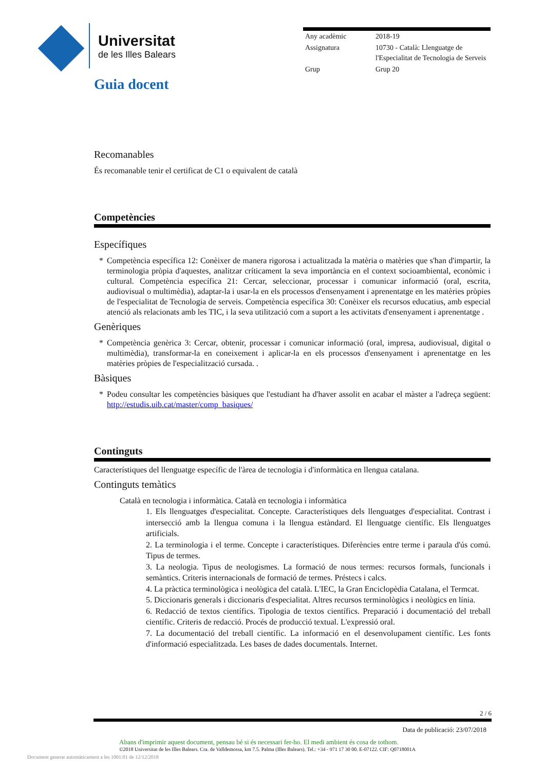Universitat
de les Illes Balears
| Any acadèmic | 2018-19 |
| Assignatura | 10730 - Català: Llenguatge de l'Especialitat de Tecnologia de Serveis |
| Grup | Grup 20 |
Guia docent
Recomanables
És recomanable tenir el certificat de C1 o equivalent de català
Competències
Específiques
* Competència específica 12: Conèixer de manera rigorosa i actualitzada la matèria o matèries que s'han d'impartir, la terminologia pròpia d'aquestes, analitzar críticament la seva importància en el context socioambiental, econòmic i cultural. Competència específica 21: Cercar, seleccionar, processar i comunicar informació (oral, escrita, audiovisual o multimèdia), adaptar-la i usar-la en els processos d'ensenyament i aprenentatge en les matèries pròpies de l'especialitat de Tecnologia de serveis. Competència específica 30: Conèixer els recursos educatius, amb especial atenció als relacionats amb les TIC, i la seva utilització com a suport a les activitats d'ensenyament i aprenentatge .
Genèriques
* Competència genèrica 3: Cercar, obtenir, processar i comunicar informació (oral, impresa, audiovisual, digital o multimèdia), transformar-la en coneixement i aplicar-la en els processos d'ensenyament i aprenentatge en les matèries pròpies de l'especialització cursada. .
Bàsiques
* Podeu consultar les competències bàsiques que l'estudiant ha d'haver assolit en acabar el màster a l'adreça següent: http://estudis.uib.cat/master/comp_basiques/
Continguts
Característiques del llenguatge específic de l'àrea de tecnologia i d'informàtica en llengua catalana.
Continguts temàtics
Català en tecnologia i informàtica. Català en tecnologia i informàtica
1. Els llenguatges d'especialitat. Concepte. Característiques dels llenguatges d'especialitat. Contrast i intersecció amb la llengua comuna i la llengua estàndard. El llenguatge científic. Els llenguatges artificials.
2. La terminologia i el terme. Concepte i característiques. Diferències entre terme i paraula d'ús comú. Tipus de termes.
3. La neologia. Tipus de neologismes. La formació de nous termes: recursos formals, funcionals i semàntics. Criteris internacionals de formació de termes. Préstecs i calcs.
4. La pràctica terminològica i neològica del català. L'IEC, la Gran Enciclopèdia Catalana, el Termcat.
5. Diccionaris generals i diccionaris d'especialitat. Altres recursos terminològics i neològics en línia.
6. Redacció de textos científics. Tipologia de textos científics. Preparació i documentació del treball científic. Criteris de redacció. Procés de producció textual. L'expressió oral.
7. La documentació del treball científic. La informació en el desenvolupament científic. Les fonts d'informació especialitzada. Les bases de dades documentals. Internet.
2 / 6
Data de publicació: 23/07/2018
Abans d'imprimir aquest document, pensau bé si és necessari fer-ho. El medi ambient és cosa de tothom.
©2018 Universitat de les Illes Balears. Cra. de Valldemossa, km 7.5. Palma (Illes Balears). Tel.: +34 - 971 17 30 00. E-07122. CIF: Q0718001A
Document generat automàticament a les 1001:01 de 12/12/2018